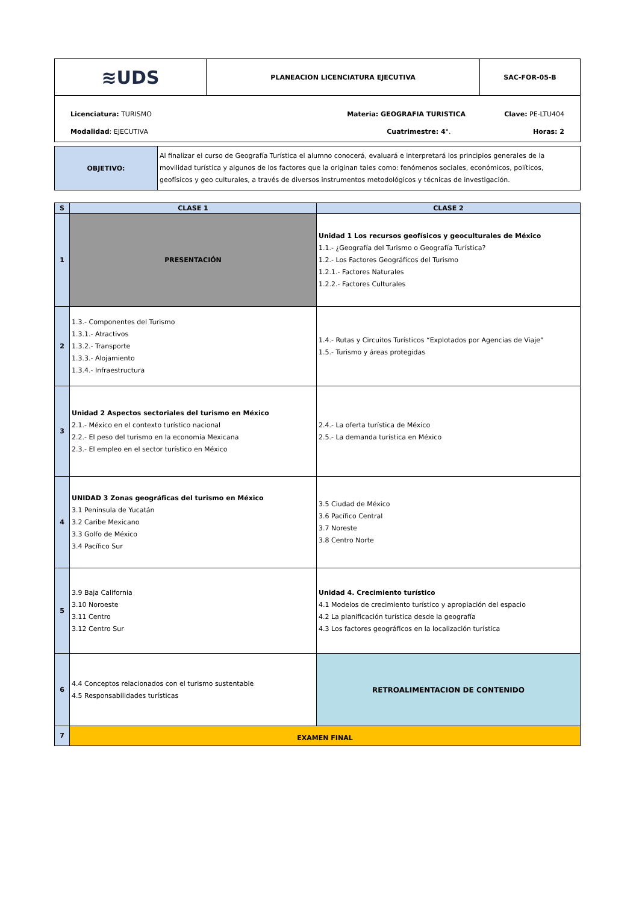| ≋UDS | PLANEACION LICENCIATURA EJECUTIVA | SAC-FOR-05-B |
Licenciatura: TURISMO Materia: GEOGRAFIA TURISTICA Clave: PE-LTU404
Modalidad: EJECUTIVA Cuatrimestre: 4°. Horas: 2
| OBJETIVO: | Al finalizar el curso de Geografía Turística el alumno conocerá, evaluará e interpretará los principios generales de la movilidad turística y algunos de los factores que la originan tales como: fenómenos sociales, económicos, políticos, geofísicos y geo culturales, a través de diversos instrumentos metodológicos y técnicas de investigación. |
| S | CLASE 1 | CLASE 2 |
| --- | --- | --- |
| 1 | PRESENTACIÓN | Unidad 1 Los recursos geofísicos y geoculturales de México 1.1.- ¿Geografía del Turismo o Geografía Turística? 1.2.- Los Factores Geográficos del Turismo 1.2.1.- Factores Naturales 1.2.2.- Factores Culturales |
| 2 | 1.3.- Componentes del Turismo 1.3.1.- Atractivos 1.3.2.- Transporte 1.3.3.- Alojamiento 1.3.4.- Infraestructura | 1.4.- Rutas y Circuitos Turísticos “Explotados por Agencias de Viaje” 1.5.- Turismo y áreas protegidas |
| 3 | Unidad 2 Aspectos sectoriales del turismo en México 2.1.- México en el contexto turístico nacional 2.2.- El peso del turismo en la economía Mexicana 2.3.- El empleo en el sector turístico en México | 2.4.- La oferta turística de México 2.5.- La demanda turística en México |
| 4 | UNIDAD 3 Zonas geográficas del turismo en México 3.1 Península de Yucatán 3.2 Caribe Mexicano 3.3 Golfo de México 3.4 Pacífico Sur | 3.5 Ciudad de México 3.6 Pacífico Central 3.7 Noreste 3.8 Centro Norte |
| 5 | 3.9 Baja California 3.10 Noroeste 3.11 Centro 3.12 Centro Sur | Unidad 4. Crecimiento turístico 4.1 Modelos de crecimiento turístico y apropiación del espacio 4.2 La planificación turística desde la geografía 4.3 Los factores geográficos en la localización turística |
| 6 | 4.4 Conceptos relacionados con el turismo sustentable 4.5 Responsabilidades turísticas | RETROALIMENTACION DE CONTENIDO |
| 7 | EXAMEN FINAL | |